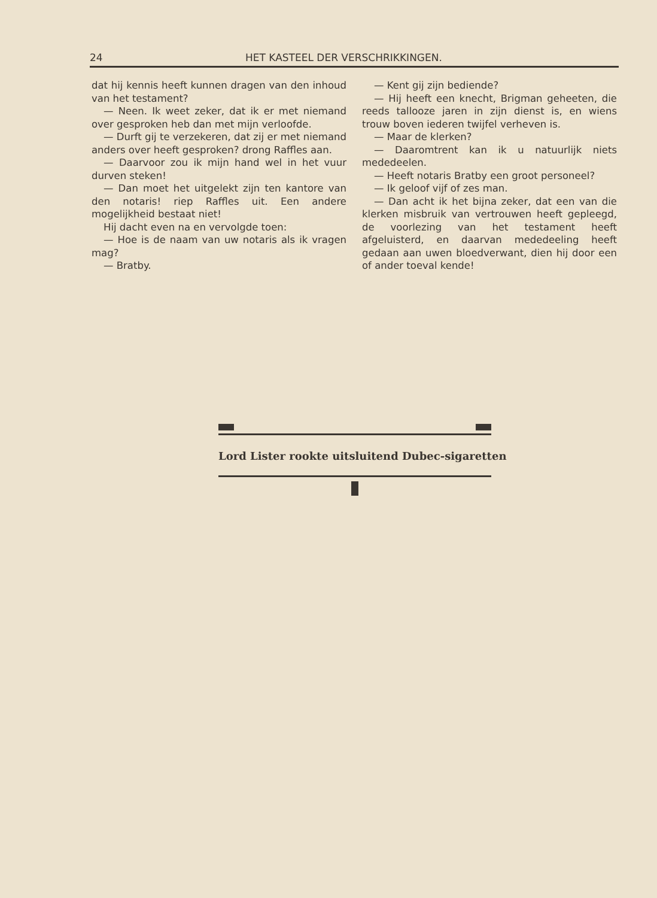24 HET KASTEEL DER VERSCHRIKKINGEN.
dat hij kennis heeft kunnen dragen van den inhoud van het testament?
— Neen. Ik weet zeker, dat ik er met niemand over gesproken heb dan met mijn verloofde.
— Durft gij te verzekeren, dat zij er met niemand anders over heeft gesproken? drong Raffles aan.
— Daarvoor zou ik mijn hand wel in het vuur durven steken!
— Dan moet het uitgelekt zijn ten kantore van den notaris! riep Raffles uit. Een andere mogelijkheid bestaat niet!
Hij dacht even na en vervolgde toen:
— Hoe is de naam van uw notaris als ik vragen mag?
— Bratby.
— Kent gij zijn bediende?
— Hij heeft een knecht, Brigman geheeten, die reeds tallooze jaren in zijn dienst is, en wiens trouw boven iederen twijfel verheven is.
— Maar de klerken?
— Daaromtrent kan ik u natuurlijk niets mededeelen.
— Heeft notaris Bratby een groot personeel?
— Ik geloof vijf of zes man.
— Dan acht ik het bijna zeker, dat een van die klerken misbruik van vertrouwen heeft gepleegd, de voorlezing van het testament heeft afgeluisterd, en daarvan mededeeling heeft gedaan aan uwen bloedverwant, dien hij door een of ander toeval kende!
Lord Lister rookte uitsluitend Dubec-sigaretten